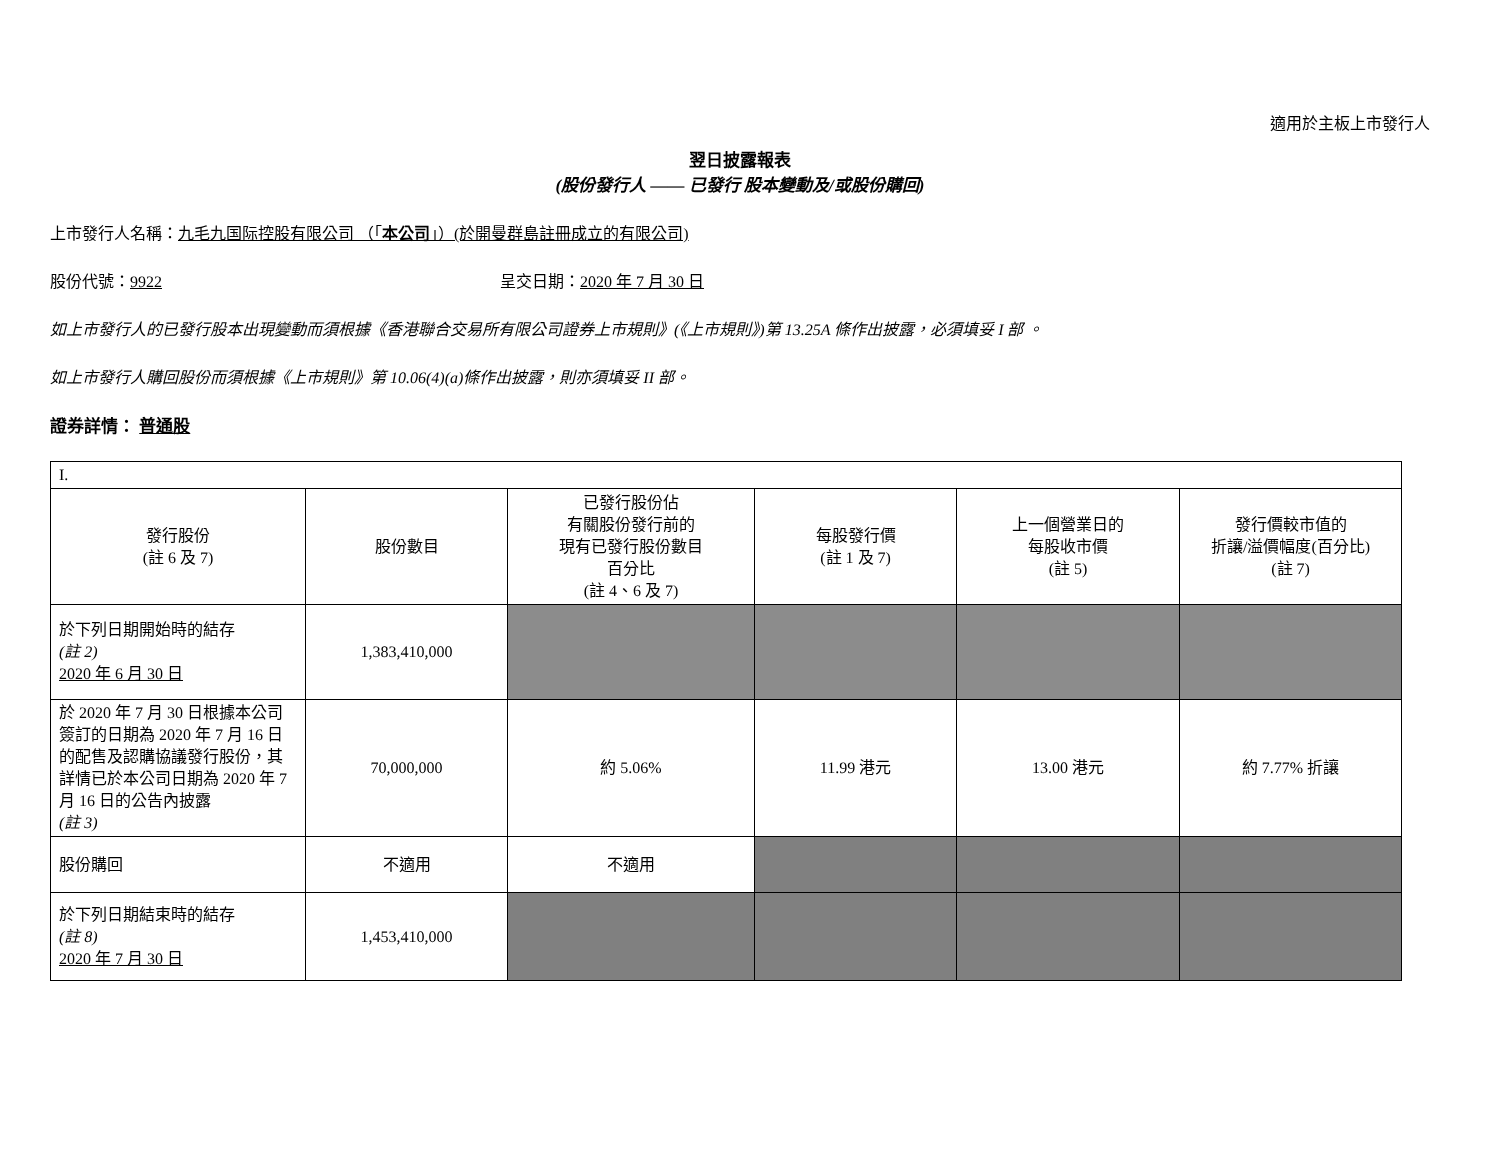適用於主板上市發行人
翌日披露報表
(股份發行人 —— 已發行 股本變動及/或股份購回)
上市發行人名稱：九毛九国际控股有限公司 （「本公司」）(於開曼群島註冊成立的有限公司)
股份代號：9922 呈交日期：2020 年 7 月 30 日
如上市發行人的已發行股本出現變動而須根據《香港聯合交易所有限公司證券上市規則》(《上市規則》)第 13.25A 條作出披露，必須填妥 I 部 。
如上市發行人購回股份而須根據《上市規則》第 10.06(4)(a)條作出披露，則亦須填妥 II 部。
證券詳情： 普通股
| I. | | | | | |
| 發行股份 (註 6 及 7) | 股份數目 | 已發行股份佔 有關股份發行前的 現有已發行股份數目 百分比 (註 4、6 及 7) | 每股發行價 (註 1 及 7) | 上一個營業日的 每股收市價 (註 5) | 發行價較市值的 折讓/溢價幅度(百分比) (註 7) |
| 於下列日期開始時的結存 (註 2) 2020 年 6 月 30 日 | 1,383,410,000 | | | | |
| 於 2020 年 7 月 30 日根據本公司簽訂的日期為 2020 年 7 月 16 日的配售及認購協議發行股份，其詳情已於本公司日期為 2020 年 7 月 16 日的公告內披露 (註 3) | 70,000,000 | 約 5.06% | 11.99 港元 | 13.00 港元 | 約 7.77% 折讓 |
| 股份購回 | 不適用 | 不適用 | | | |
| 於下列日期結束時的結存 (註 8) 2020 年 7 月 30 日 | 1,453,410,000 | | | | |